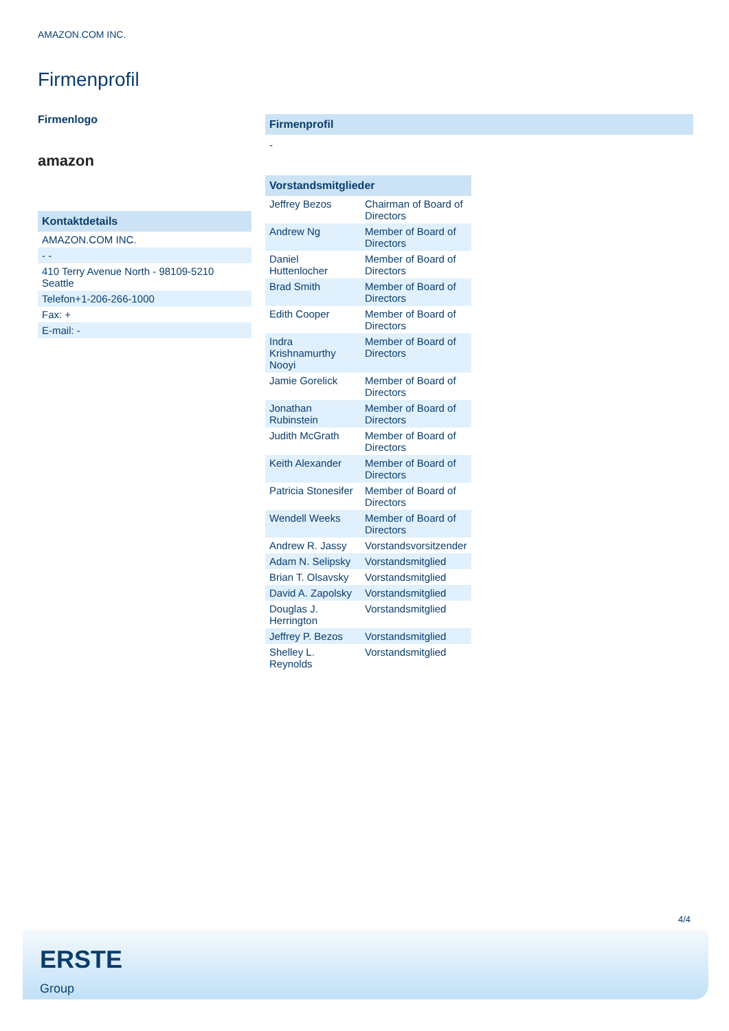AMAZON.COM INC.
Firmenprofil
Firmenlogo
amazon
| Kontaktdetails |
| --- |
| AMAZON.COM INC. |
| - - |
| 410 Terry Avenue North - 98109-5210 Seattle |
| Telefon+1-206-266-1000 |
| Fax: + |
| E-mail: - |
Firmenprofil
-
| Vorstandsmitglieder | |
| --- | --- |
| Jeffrey Bezos | Chairman of Board of Directors |
| Andrew Ng | Member of Board of Directors |
| Daniel Huttenlocher | Member of Board of Directors |
| Brad Smith | Member of Board of Directors |
| Edith Cooper | Member of Board of Directors |
| Indra Krishnamurthy Nooyi | Member of Board of Directors |
| Jamie Gorelick | Member of Board of Directors |
| Jonathan Rubinstein | Member of Board of Directors |
| Judith McGrath | Member of Board of Directors |
| Keith Alexander | Member of Board of Directors |
| Patricia Stonesifer | Member of Board of Directors |
| Wendell Weeks | Member of Board of Directors |
| Andrew R. Jassy | Vorstandsvorsitzender |
| Adam N. Selipsky | Vorstandsmitglied |
| Brian T. Olsavsky | Vorstandsmitglied |
| David A. Zapolsky | Vorstandsmitglied |
| Douglas J. Herrington | Vorstandsmitglied |
| Jeffrey P. Bezos | Vorstandsmitglied |
| Shelley L. Reynolds | Vorstandsmitglied |
4/4
ERSTE
Group